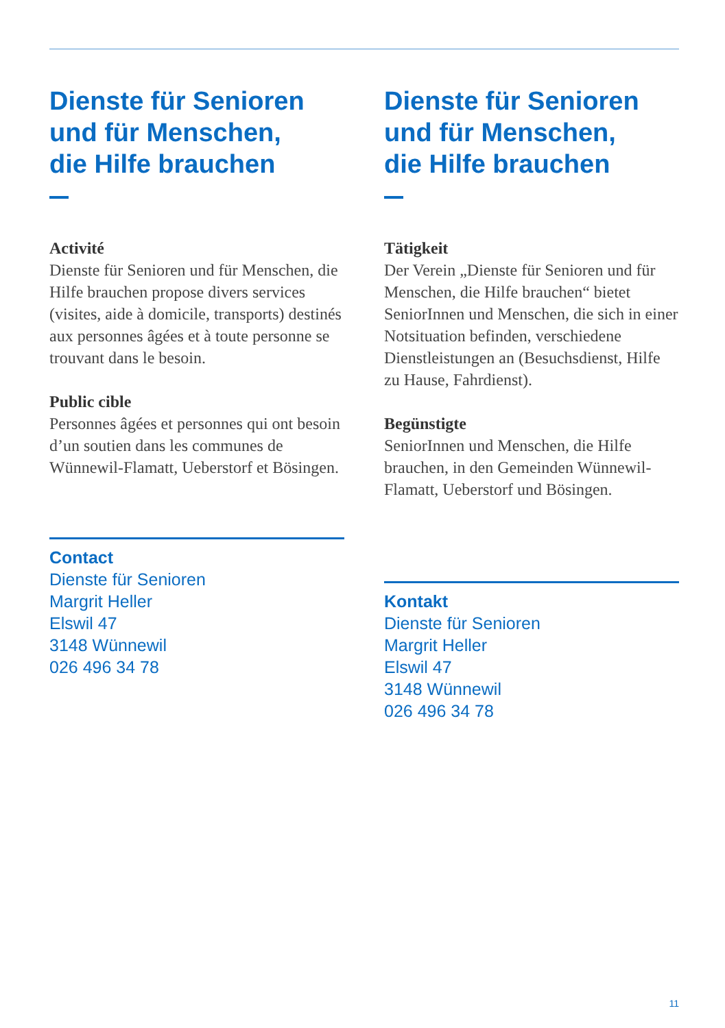Dienste für Senioren
und für Menschen,
die Hilfe brauchen
Activité
Dienste für Senioren und für Menschen, die Hilfe brauchen propose divers services (visites, aide à domicile, transports) destinés aux personnes âgées et à toute personne se trouvant dans le besoin.
Public cible
Personnes âgées et personnes qui ont besoin d’un soutien dans les communes de Wünnewil-Flamatt, Ueberstorf et Bösingen.
Contact
Dienste für Senioren
Margrit Heller
Elswil 47
3148 Wünnewil
026 496 34 78
Dienste für Senioren
und für Menschen,
die Hilfe brauchen
Tätigkeit
Der Verein „Dienste für Senioren und für Menschen, die Hilfe brauchen“ bietet SeniorInnen und Menschen, die sich in einer Notsituation befinden, verschiedene Dienstleistungen an (Besuchsdienst, Hilfe zu Hause, Fahrdienst).
Begünstigte
SeniorInnen und Menschen, die Hilfe brauchen, in den Gemeinden Wünnewil-Flamatt, Ueberstorf und Bösingen.
Kontakt
Dienste für Senioren
Margrit Heller
Elswil 47
3148 Wünnewil
026 496 34 78
11